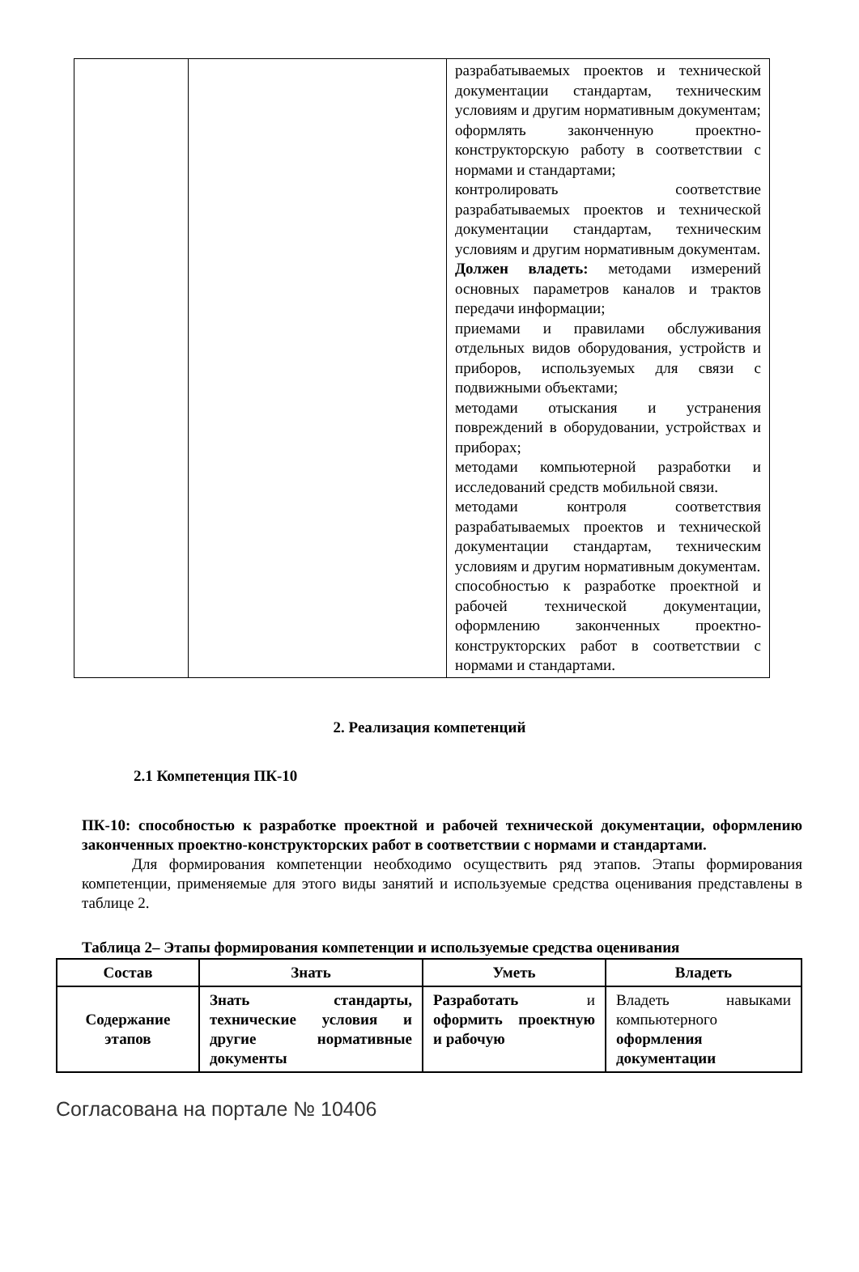| | | разрабатываемых проектов и технической документации стандартам, техническим условиям и другим нормативным документам; оформлять законченную проектно-конструкторскую работу в соответствии с нормами и стандартами; контролировать соответствие разрабатываемых проектов и технической документации стандартам, техническим условиям и другим нормативным документам. Должен владеть: методами измерений основных параметров каналов и трактов передачи информации; приемами и правилами обслуживания отдельных видов оборудования, устройств и приборов, используемых для связи с подвижными объектами; методами отыскания и устранения повреждений в оборудовании, устройствах и приборах; методами компьютерной разработки и исследований средств мобильной связи. методами контроля соответствия разрабатываемых проектов и технической документации стандартам, техническим условиям и другим нормативным документам. способностью к разработке проектной и рабочей технической документации, оформлению законченных проектно-конструкторских работ в соответствии с нормами и стандартами. |
2. Реализация компетенций
2.1 Компетенция ПК-10
ПК-10: способностью к разработке проектной и рабочей технической документации, оформлению законченных проектно-конструкторских работ в соответствии с нормами и стандартами.
Для формирования компетенции необходимо осуществить ряд этапов. Этапы формирования компетенции, применяемые для этого виды занятий и используемые средства оценивания представлены в таблице 2.
Таблица 2– Этапы формирования компетенции и используемые средства оценивания
| Состав | Знать | Уметь | Владеть |
| --- | --- | --- | --- |
| Содержание этапов | Знать стандарты, технические условия и другие нормативные документы | Разработать и оформить проектную и рабочую | Владеть навыками компьютерного оформления документации |
Согласована на портале № 10406